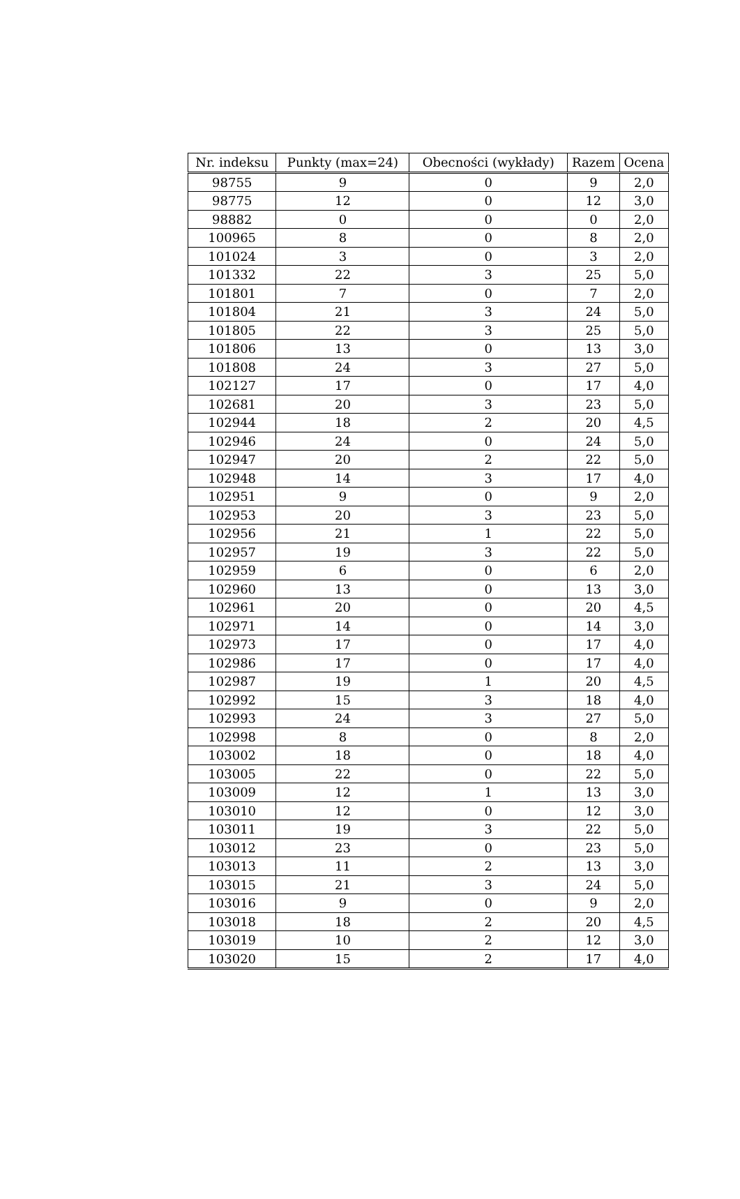| Nr. indeksu | Punkty (max=24) | Obecności (wykłady) | Razem | Ocena |
| --- | --- | --- | --- | --- |
| 98755 | 9 | 0 | 9 | 2,0 |
| 98775 | 12 | 0 | 12 | 3,0 |
| 98882 | 0 | 0 | 0 | 2,0 |
| 100965 | 8 | 0 | 8 | 2,0 |
| 101024 | 3 | 0 | 3 | 2,0 |
| 101332 | 22 | 3 | 25 | 5,0 |
| 101801 | 7 | 0 | 7 | 2,0 |
| 101804 | 21 | 3 | 24 | 5,0 |
| 101805 | 22 | 3 | 25 | 5,0 |
| 101806 | 13 | 0 | 13 | 3,0 |
| 101808 | 24 | 3 | 27 | 5,0 |
| 102127 | 17 | 0 | 17 | 4,0 |
| 102681 | 20 | 3 | 23 | 5,0 |
| 102944 | 18 | 2 | 20 | 4,5 |
| 102946 | 24 | 0 | 24 | 5,0 |
| 102947 | 20 | 2 | 22 | 5,0 |
| 102948 | 14 | 3 | 17 | 4,0 |
| 102951 | 9 | 0 | 9 | 2,0 |
| 102953 | 20 | 3 | 23 | 5,0 |
| 102956 | 21 | 1 | 22 | 5,0 |
| 102957 | 19 | 3 | 22 | 5,0 |
| 102959 | 6 | 0 | 6 | 2,0 |
| 102960 | 13 | 0 | 13 | 3,0 |
| 102961 | 20 | 0 | 20 | 4,5 |
| 102971 | 14 | 0 | 14 | 3,0 |
| 102973 | 17 | 0 | 17 | 4,0 |
| 102986 | 17 | 0 | 17 | 4,0 |
| 102987 | 19 | 1 | 20 | 4,5 |
| 102992 | 15 | 3 | 18 | 4,0 |
| 102993 | 24 | 3 | 27 | 5,0 |
| 102998 | 8 | 0 | 8 | 2,0 |
| 103002 | 18 | 0 | 18 | 4,0 |
| 103005 | 22 | 0 | 22 | 5,0 |
| 103009 | 12 | 1 | 13 | 3,0 |
| 103010 | 12 | 0 | 12 | 3,0 |
| 103011 | 19 | 3 | 22 | 5,0 |
| 103012 | 23 | 0 | 23 | 5,0 |
| 103013 | 11 | 2 | 13 | 3,0 |
| 103015 | 21 | 3 | 24 | 5,0 |
| 103016 | 9 | 0 | 9 | 2,0 |
| 103018 | 18 | 2 | 20 | 4,5 |
| 103019 | 10 | 2 | 12 | 3,0 |
| 103020 | 15 | 2 | 17 | 4,0 |